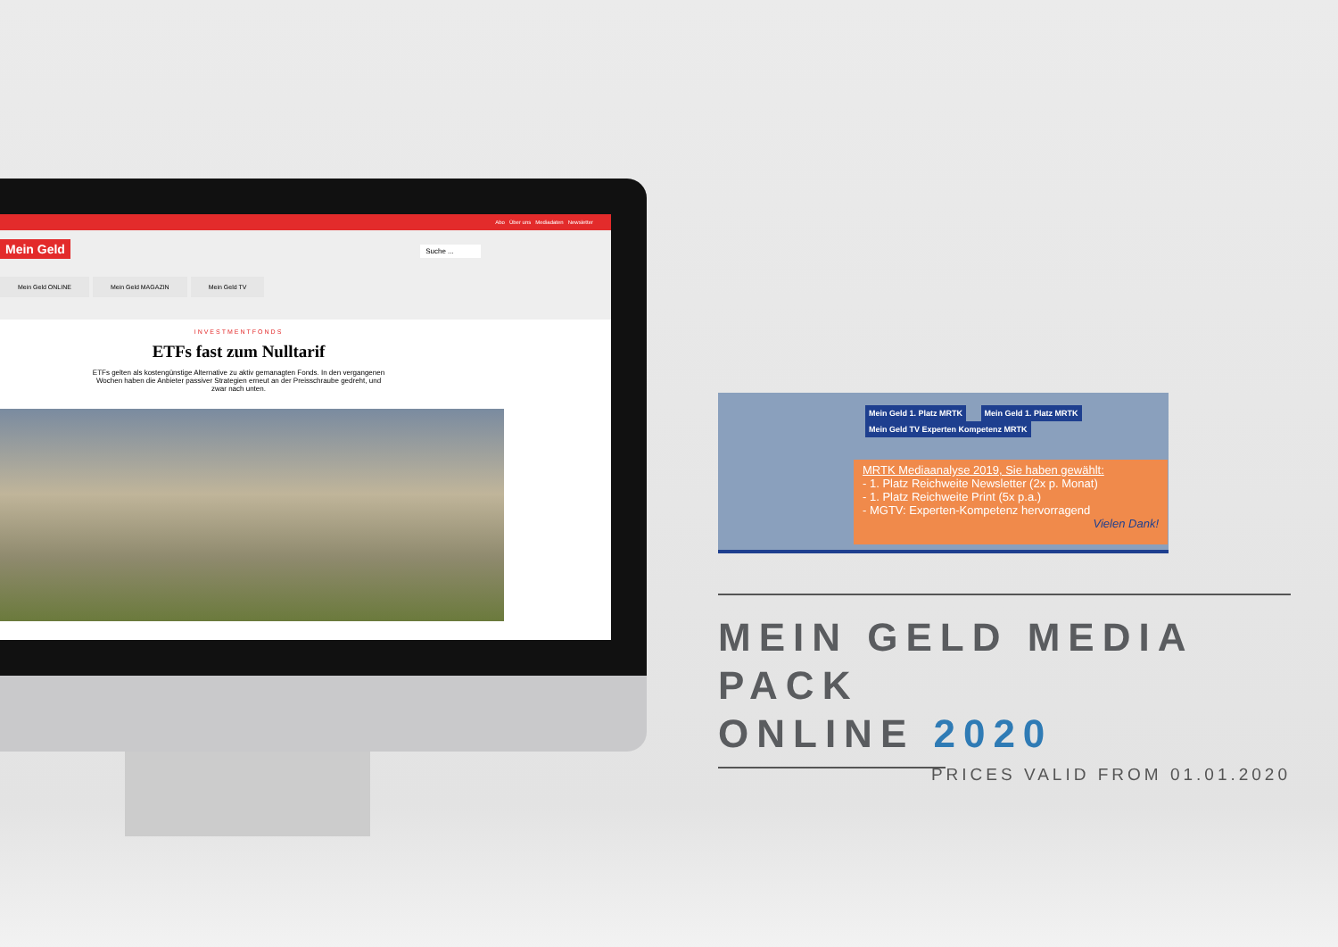Abo Über uns Mediadaten Newsletter
Mein Geld Suche ...
Mein Geld ONLINE Mein Geld MAGAZIN Mein Geld TV
INVESTMENTFONDS
ETFs fast zum Nulltarif
ETFs gelten als kostengünstige Alternative zu aktiv gemanagten Fonds. In den vergangenen Wochen haben die Anbieter passiver Strategien erneut an der Preisschraube gedreht, und zwar nach unten.
Mein Geld 1. Platz MRTK Mein Geld 1. Platz MRTK Mein Geld TV Experten Kompetenz MRTK
MRTK Mediaanalyse 2019, Sie haben gewählt:
- 1. Platz Reichweite Newsletter (2x p. Monat)
- 1. Platz Reichweite Print (5x p.a.)
- MGTV: Experten-Kompetenz hervorragend
Vielen Dank!
MEIN GELD MEDIA PACK
ONLINE 2020
PRICES VALID FROM 01.01.2020